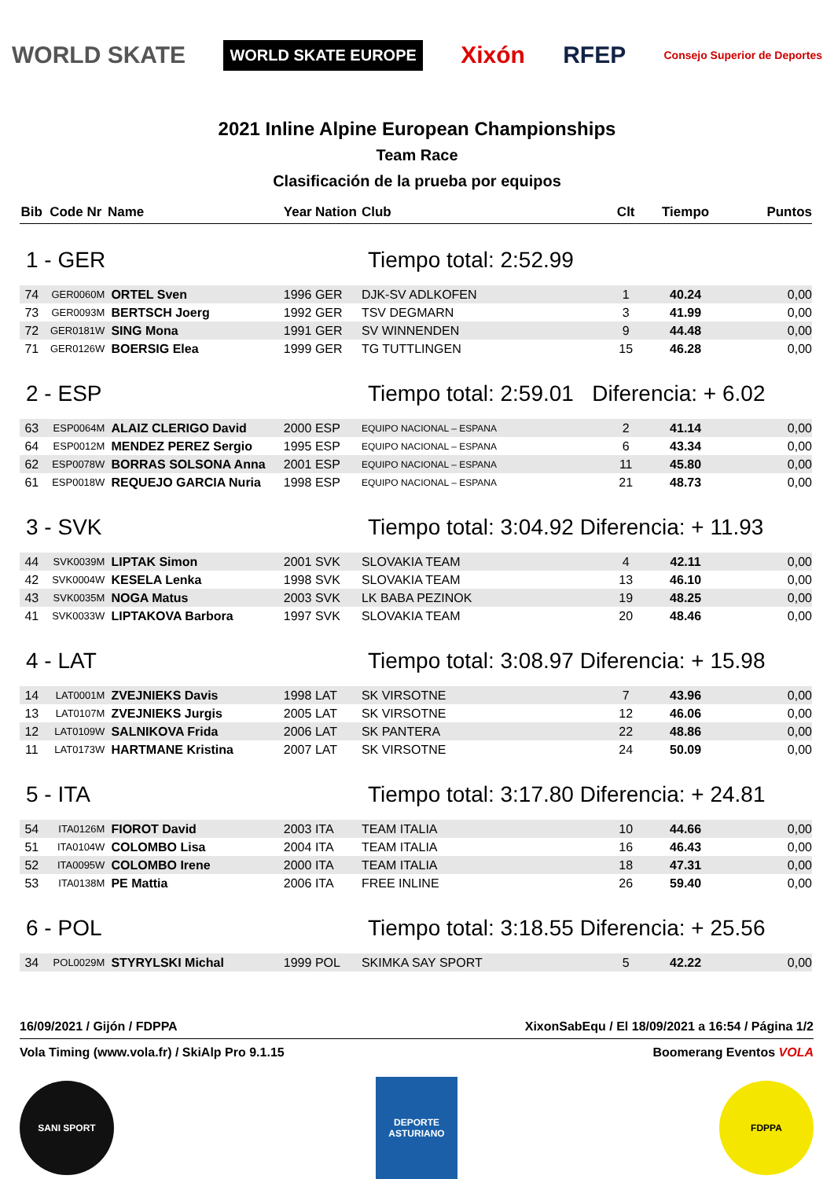WORLD SKATE
WORLD SKATE EUROPE
Xixón RFEP
Consejo Superior de Deportes
2021 Inline Alpine European Championships
Team Race
Clasificación de la prueba por equipos
| Bib | Code Nr | Name | Year | Nation | Club | Clt | Tiempo | Puntos |
| --- | --- | --- | --- | --- | --- | --- | --- | --- |
| 1 - GER | | | | | Tiempo total: 2:52.99 | | | |
| 74 | GER0060M | ORTEL Sven | 1996 | GER | DJK-SV ADLKOFEN | 1 | 40.24 | 0,00 |
| 73 | GER0093M | BERTSCH Joerg | 1992 | GER | TSV DEGMARN | 3 | 41.99 | 0,00 |
| 72 | GER0181W | SING Mona | 1991 | GER | SV WINNENDEN | 9 | 44.48 | 0,00 |
| 71 | GER0126W | BOERSIG Elea | 1999 | GER | TG TUTTLINGEN | 15 | 46.28 | 0,00 |
| 2 - ESP | | | | | Tiempo total: 2:59.01 Diferencia: + 6.02 | | | |
| 63 | ESP0064M | ALAIZ CLERIGO David | 2000 | ESP | EQUIPO NACIONAL – ESPANA | 2 | 41.14 | 0,00 |
| 64 | ESP0012M | MENDEZ PEREZ Sergio | 1995 | ESP | EQUIPO NACIONAL – ESPANA | 6 | 43.34 | 0,00 |
| 62 | ESP0078W | BORRAS SOLSONA Anna | 2001 | ESP | EQUIPO NACIONAL – ESPANA | 11 | 45.80 | 0,00 |
| 61 | ESP0018W | REQUEJO GARCIA Nuria | 1998 | ESP | EQUIPO NACIONAL – ESPANA | 21 | 48.73 | 0,00 |
| 3 - SVK | | | | | Tiempo total: 3:04.92 Diferencia: + 11.93 | | | |
| 44 | SVK0039M | LIPTAK Simon | 2001 | SVK | SLOVAKIA TEAM | 4 | 42.11 | 0,00 |
| 42 | SVK0004W | KESELA Lenka | 1998 | SVK | SLOVAKIA TEAM | 13 | 46.10 | 0,00 |
| 43 | SVK0035M | NOGA Matus | 2003 | SVK | LK BABA PEZINOK | 19 | 48.25 | 0,00 |
| 41 | SVK0033W | LIPTAKOVA Barbora | 1997 | SVK | SLOVAKIA TEAM | 20 | 48.46 | 0,00 |
| 4 - LAT | | | | | Tiempo total: 3:08.97 Diferencia: + 15.98 | | | |
| 14 | LAT0001M | ZVEJNIEKS Davis | 1998 | LAT | SK VIRSOTNE | 7 | 43.96 | 0,00 |
| 13 | LAT0107M | ZVEJNIEKS Jurgis | 2005 | LAT | SK VIRSOTNE | 12 | 46.06 | 0,00 |
| 12 | LAT0109W | SALNIKOVA Frida | 2006 | LAT | SK PANTERA | 22 | 48.86 | 0,00 |
| 11 | LAT0173W | HARTMANE Kristina | 2007 | LAT | SK VIRSOTNE | 24 | 50.09 | 0,00 |
| 5 - ITA | | | | | Tiempo total: 3:17.80 Diferencia: + 24.81 | | | |
| 54 | ITA0126M | FIOROT David | 2003 | ITA | TEAM ITALIA | 10 | 44.66 | 0,00 |
| 51 | ITA0104W | COLOMBO Lisa | 2004 | ITA | TEAM ITALIA | 16 | 46.43 | 0,00 |
| 52 | ITA0095W | COLOMBO Irene | 2000 | ITA | TEAM ITALIA | 18 | 47.31 | 0,00 |
| 53 | ITA0138M | PE Mattia | 2006 | ITA | FREE INLINE | 26 | 59.40 | 0,00 |
| 6 - POL | | | | | Tiempo total: 3:18.55 Diferencia: + 25.56 | | | |
| 34 | POL0029M | STYRYLSKI Michal | 1999 | POL | SKIMKA SAY SPORT | 5 | 42.22 | 0,00 |
16/09/2021 / Gijón / FDPPA XixonSabEqu / El 18/09/2021 a 16:54 / Página 1/2
Vola Timing (www.vola.fr) / SkiAlp Pro 9.1.15 Boomerang Eventos VOLA
SANI SPORT
DEPORTE ASTURIANO
FDPPA